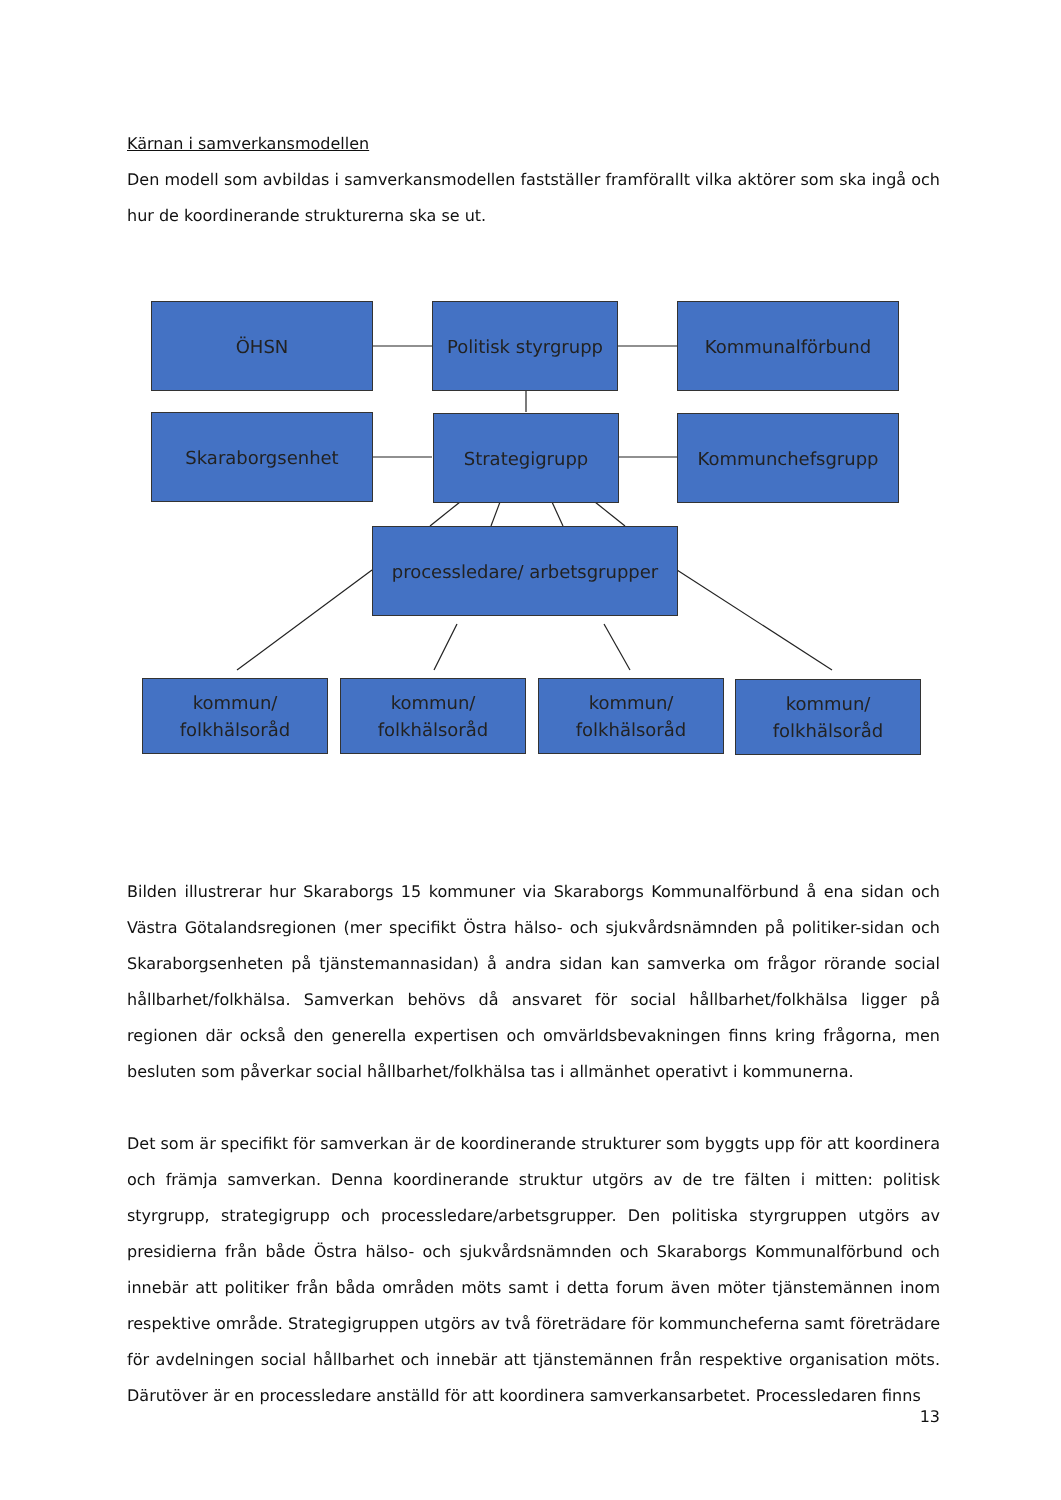Kärnan i samverkansmodellen
Den modell som avbildas i samverkansmodellen fastställer framförallt vilka aktörer som ska ingå och hur de koordinerande strukturerna ska se ut.
ÖHSN
Politisk styrgrupp
Kommunalförbund
Skaraborgsenhet Strategigrupp Kommunchefsgrupp
processledare/ arbetsgrupper
kommun/
folkhälsoråd
kommun/
folkhälsoråd
kommun/
folkhälsoråd
kommun/
folkhälsoråd
Bilden illustrerar hur Skaraborgs 15 kommuner via Skaraborgs Kommunalförbund å ena sidan och Västra Götalandsregionen (mer specifikt Östra hälso- och sjukvårdsnämnden på politiker-sidan och Skaraborgsenheten på tjänstemannasidan) å andra sidan kan samverka om frågor rörande social hållbarhet/folkhälsa. Samverkan behövs då ansvaret för social hållbarhet/folkhälsa ligger på regionen där också den generella expertisen och omvärldsbevakningen finns kring frågorna, men besluten som påverkar social hållbarhet/folkhälsa tas i allmänhet operativt i kommunerna.
Det som är specifikt för samverkan är de koordinerande strukturer som byggts upp för att koordinera och främja samverkan. Denna koordinerande struktur utgörs av de tre fälten i mitten: politisk styrgrupp, strategigrupp och processledare/arbetsgrupper. Den politiska styrgruppen utgörs av presidierna från både Östra hälso- och sjukvårdsnämnden och Skaraborgs Kommunalförbund och innebär att politiker från båda områden möts samt i detta forum även möter tjänstemännen inom respektive område. Strategigruppen utgörs av två företrädare för kommuncheferna samt företrädare för avdelningen social hållbarhet och innebär att tjänstemännen från respektive organisation möts. Därutöver är en processledare anställd för att koordinera samverkansarbetet. Processledaren finns
13